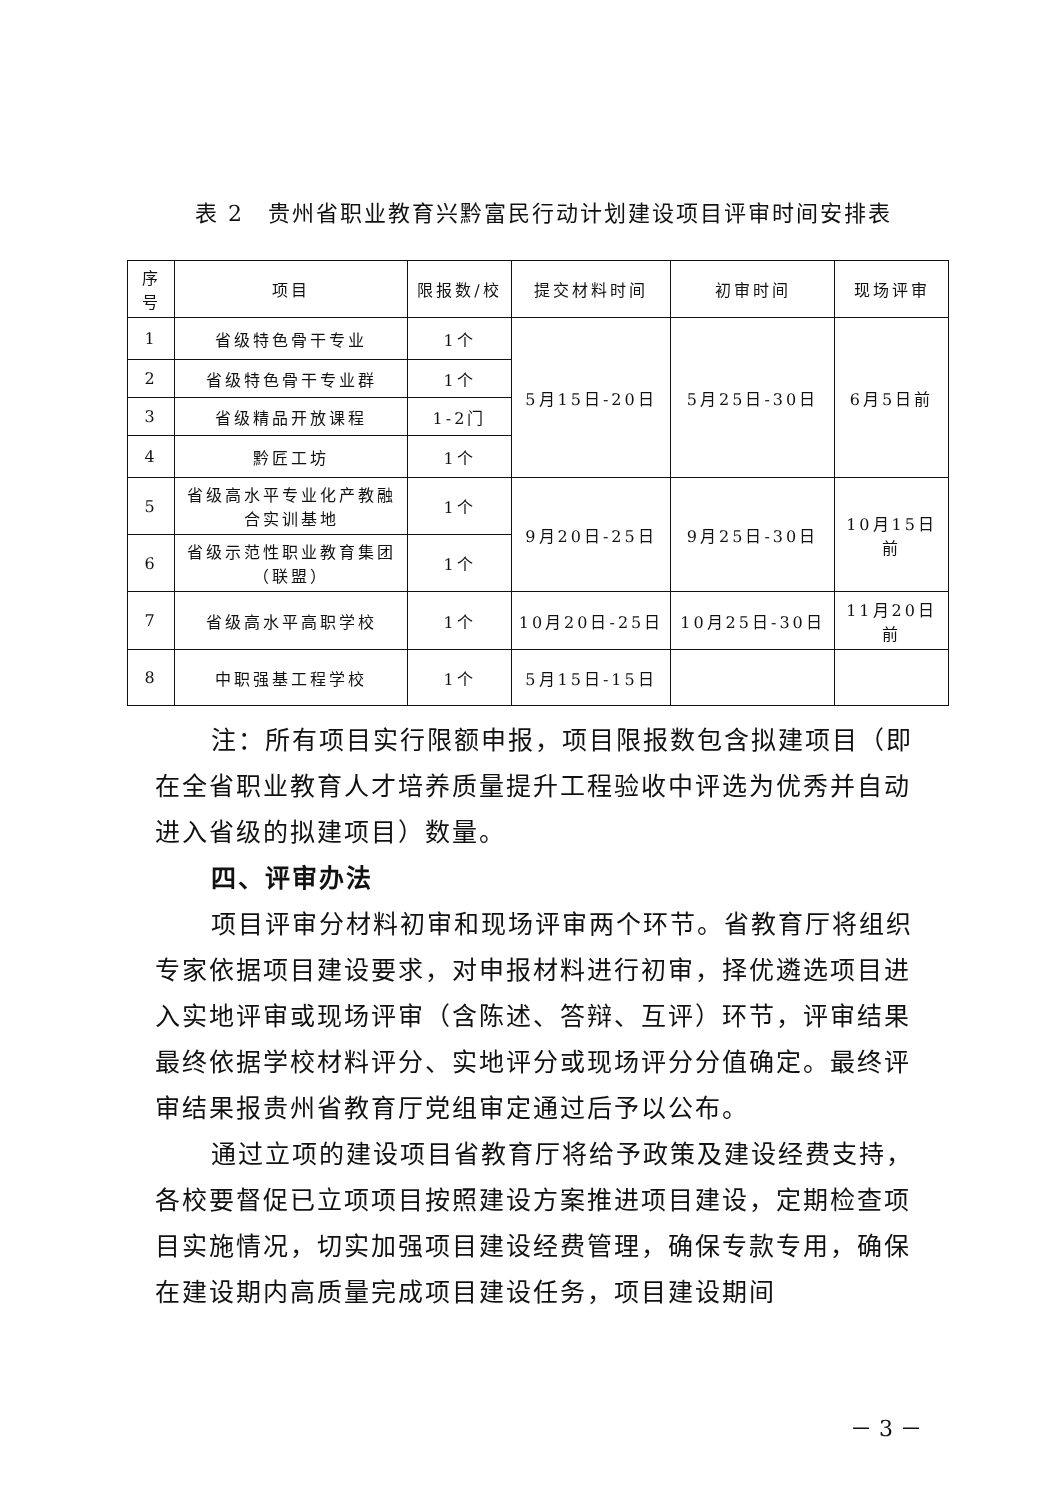表 2　贵州省职业教育兴黔富民行动计划建设项目评审时间安排表
| 序 号 | 项目 | 限报数/校 | 提交材料时间 | 初审时间 | 现场评审 |
| --- | --- | --- | --- | --- | --- |
| 1 | 省级特色骨干专业 | 1个 | 5月15日-20日 | 5月25日-30日 | 6月5日前 |
| 2 | 省级特色骨干专业群 | 1个 | | | |
| 3 | 省级精品开放课程 | 1-2门 | | | |
| 4 | 黔匠工坊 | 1个 | | | |
| 5 | 省级高水平专业化产教融合实训基地 | 1个 | 9月20日-25日 | 9月25日-30日 | 10月15日前 |
| 6 | 省级示范性职业教育集团（联盟） | 1个 | | | |
| 7 | 省级高水平高职学校 | 1个 | 10月20日-25日 | 10月25日-30日 | 11月20日前 |
| 8 | 中职强基工程学校 | 1个 | 5月15日-15日 | | |
注：所有项目实行限额申报，项目限报数包含拟建项目（即在全省职业教育人才培养质量提升工程验收中评选为优秀并自动进入省级的拟建项目）数量。
四、评审办法
项目评审分材料初审和现场评审两个环节。省教育厅将组织专家依据项目建设要求，对申报材料进行初审，择优遴选项目进入实地评审或现场评审（含陈述、答辩、互评）环节，评审结果最终依据学校材料评分、实地评分或现场评分分值确定。最终评审结果报贵州省教育厅党组审定通过后予以公布。
通过立项的建设项目省教育厅将给予政策及建设经费支持，各校要督促已立项项目按照建设方案推进项目建设，定期检查项目实施情况，切实加强项目建设经费管理，确保专款专用，确保在建设期内高质量完成项目建设任务，项目建设期间
－ 3 －